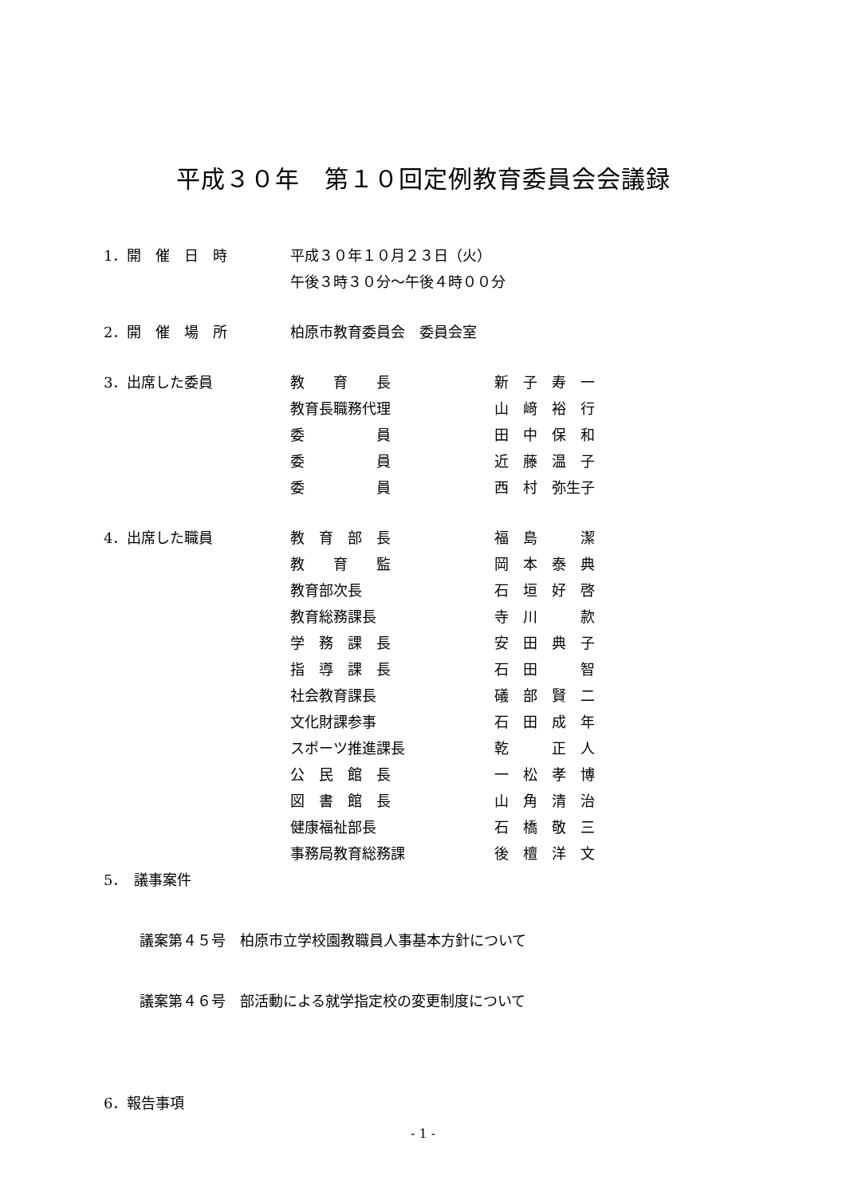平成３０年　第１０回定例教育委員会会議録
1．開　催　日　時 平成３０年１０月２３日（火）
午後３時３０分～午後４時００分
2．開　催　場　所 柏原市教育委員会　委員会室
3．出席した委員 教　　育　　長 新　子　寿　一
教育長職務代理 山　﨑　裕　行
委　　　　　員 田　中　保　和
委　　　　　員 近　藤　温　子
委　　　　　員 西　村　弥生子
4．出席した職員 教　育　部　長 福　島　　　潔
教　　育　　監 岡　本　泰　典
教育部次長 石　垣　好　啓
教育総務課長 寺　川　　　款
学　務　課　長 安　田　典　子
指　導　課　長 石　田　　　智
社会教育課長 礒　部　賢　二
文化財課参事 石　田　成　年
スポーツ推進課長 乾　　　正　人
公　民　館　長 一　松　孝　博
図　書　館　長 山　角　清　治
健康福祉部長 石　橋　敬　三
事務局教育総務課 後　檀　洋　文
5．　議事案件
議案第４５号　柏原市立学校園教職員人事基本方針について
議案第４６号　部活動による就学指定校の変更制度について
6．報告事項
- 1 -